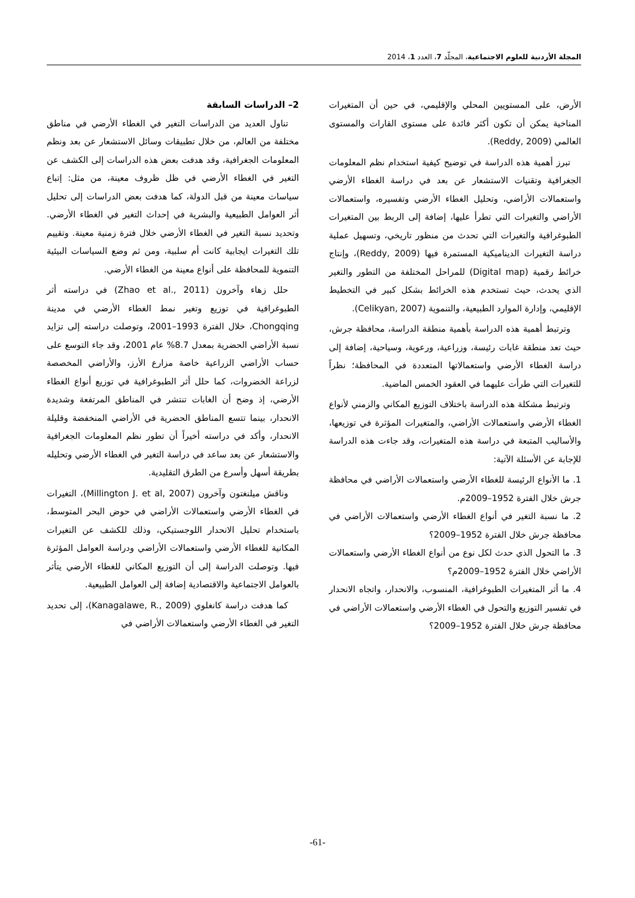المجلة الأردنية للعلوم الاجتماعية، المجلّد 7، العدد 1، 2014
الأرض، على المستويين المحلي والإقليمي، في حين أن المتغيرات المناخية يمكن أن تكون أكثر فائدة على مستوى القارات والمستوى العالمي (Reddy, 2009).
تبرز أهمية هذه الدراسة في توضيح كيفية استخدام نظم المعلومات الجغرافية وتقنيات الاستشعار عن بعد في دراسة الغطاء الأرضي واستعمالات الأراضي، وتحليل الغطاء الأرضي وتفسيره، واستعمالات الأراضي والتغيرات التي تطرأ عليها، إضافة إلى الربط بين المتغيرات الطبوغرافية والتغيرات التي تحدث من منظور تاريخي، وتسهيل عملية دراسة التغيرات الديناميكية المستمرة فيها (Reddy, 2009)، وإنتاج خرائط رقمية (Digital map) للمراحل المختلفة من التطور والتغير الذي يحدث، حيث تستخدم هذه الخرائط بشكل كبير في التخطيط الإقليمي، وإدارة الموارد الطبيعية، والتنموية (Celikyan, 2007).
وترتبط أهمية هذه الدراسة بأهمية منطقة الدراسة، محافظة جرش، حيث تعد منطقة غابات رئيسة، وزراعية، ورعوية، وسياحية، إضافة إلى دراسة الغطاء الأرضي واستعمالاتها المتعددة في المحافظة؛ نظراً للتغيرات التي طرأت عليهما في العقود الخمس الماضية.
وترتبط مشكلة هذه الدراسة باختلاف التوزيع المكاني والزمني لأنواع الغطاء الأرضي واستعمالات الأراضي، والمتغيرات المؤثرة في توزيعها، والأساليب المتبعة في دراسة هذه المتغيرات، وقد جاءت هذه الدراسة للإجابة عن الأسئلة الآتية:
1. ما الأنواع الرئيسة للغطاء الأرضي واستعمالات الأراضي في محافظة جرش خلال الفترة 1952–2009م.
2. ما نسبة التغير في أنواع الغطاء الأرضي واستعمالات الأراضي في محافظة جرش خلال الفترة 1952–2009؟
3. ما التحول الذي حدث لكل نوع من أنواع الغطاء الأرضي واستعمالات الأراضي خلال الفترة 1952–2009م؟
4. ما أثر المتغيرات الطبوغرافية، المنسوب، والانحدار، واتجاه الانحدار في تفسير التوزيع والتحول في الغطاء الأرضي واستعمالات الأراضي في محافظة جرش خلال الفترة 1952–2009؟
2– الدراسات السابقة
تناول العديد من الدراسات التغير في الغطاء الأرضي في مناطق مختلفة من العالم، من خلال تطبيقات وسائل الاستشعار عن بعد ونظم المعلومات الجغرافية، وقد هدفت بعض هذه الدراسات إلى الكشف عن التغير في الغطاء الأرضي في ظل ظروف معينة، من مثل: إتباع سياسات معينة من قبل الدولة، كما هدفت بعض الدراسات إلى تحليل أثر العوامل الطبيعية والبشرية في إحداث التغير في الغطاء الأرضي. وتحديد نسبة التغير في الغطاء الأرضي خلال فترة زمنية معينة. وتقييم تلك التغيرات ايجابية كانت أم سلبية، ومن ثم وضع السياسات البيئية التنموية للمحافظة على أنواع معينة من الغطاء الأرضي.
حلل زهاء وآخرون (Zhao et al., 2011) في دراسته أثر الطبوغرافية في توزيع وتغير نمط الغطاء الأرضي في مدينة Chongqing، خلال الفترة 1993–2001، وتوصلت دراسته إلى تزايد نسبة الأراضي الحضرية بمعدل 8.7% عام 2001، وقد جاء التوسع على حساب الأراضي الزراعية خاصة مزارع الأرز، والأراضي المخصصة لزراعة الخضروات، كما حلل أثر الطبوغرافية في توزيع أنواع الغطاء الأرضي، إذ وضح أن الغابات تنتشر في المناطق المرتفعة وشديدة الانحدار، بينما تتسع المناطق الحضرية في الأراضي المنخفضة وقليلة الانحدار، وأكد في دراسته أخيراً أن تطور نظم المعلومات الجغرافية والاستشعار عن بعد ساعد في دراسة التغير في الغطاء الأرضي وتحليله بطريقة أسهل وأسرع من الطرق التقليدية.
وناقش ميلنغتون وآخرون (Millington J. et al, 2007)، التغيرات في الغطاء الأرضي واستعمالات الأراضي في حوض البحر المتوسط، باستخدام تحليل الانحدار اللوجستيكي، وذلك للكشف عن التغيرات المكانية للغطاء الأرضي واستعمالات الأراضي ودراسة العوامل المؤثرة فيها. وتوصلت الدراسة إلى أن التوزيع المكاني للغطاء الأرضي يتأثر بالعوامل الاجتماعية والاقتصادية إضافة إلى العوامل الطبيعية.
كما هدفت دراسة كانغلوي (Kanagalawe, R., 2009)، إلى تحديد التغير في الغطاء الأرضي واستعمالات الأراضي في
-61-